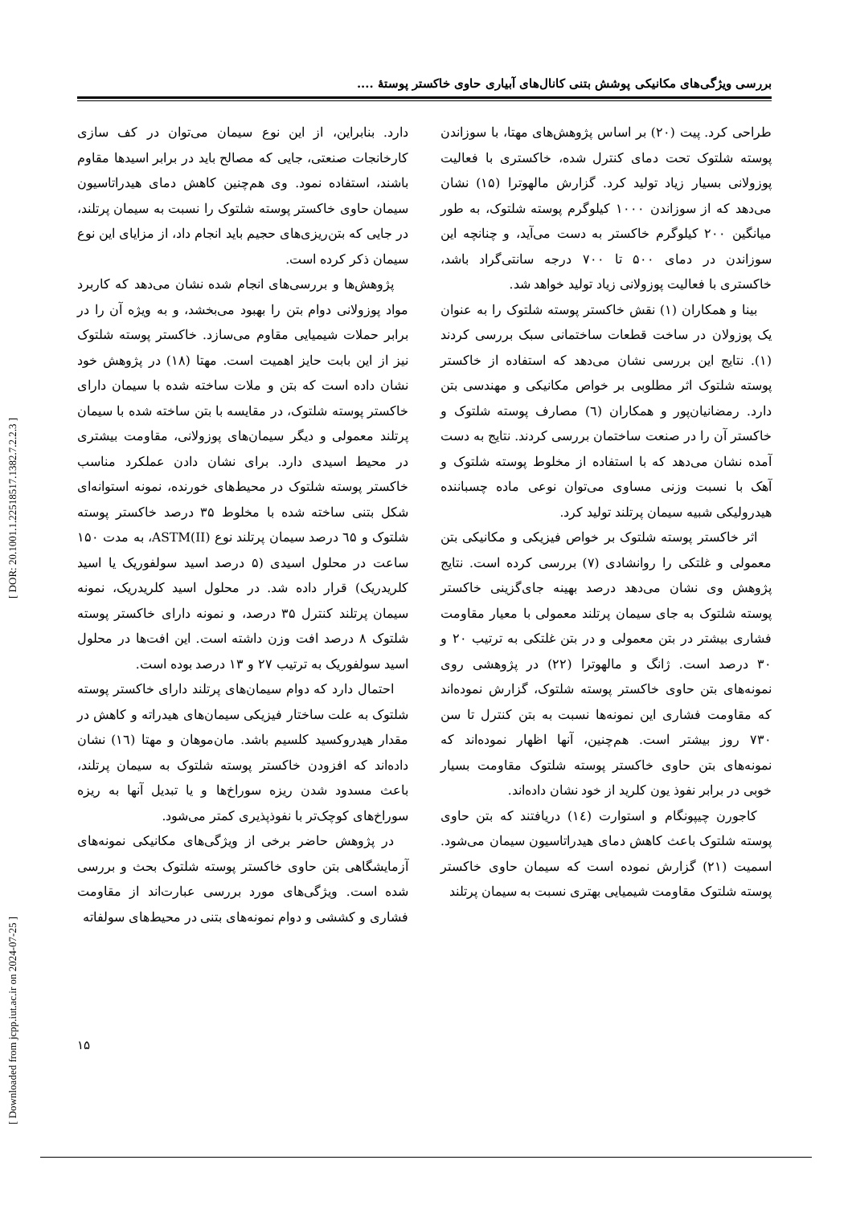بررسی ویژگی‌های مکانیکی پوشش بتنی کانال‌های آبیاری حاوی خاکستر پوستهٔ ....
[ DOR: 20.1001.1.22518517.1382.7.2.2.3 ]
[ Downloaded from jcpp.iut.ac.ir on 2024-07-25 ]
طراحی کرد. پیت (۲۰) بر اساس پژوهش‌های مهتا، با سوزاندن پوسته شلتوک تحت دمای کنترل شده، خاکستری با فعالیت پوزولانی بسیار زیاد تولید کرد. گزارش مالهوترا (۱۵) نشان می‌دهد که از سوزاندن ۱۰۰۰ کیلوگرم پوسته شلتوک، به طور میانگین ۲۰۰ کیلوگرم خاکستر به دست می‌آید، و چنانچه این سوزاندن در دمای ۵۰۰ تا ۷۰۰ درجه سانتی‌گراد باشد، خاکستری با فعالیت پوزولانی زیاد تولید خواهد شد.
بینا و همکاران (۱) نقش خاکستر پوسته شلتوک را به عنوان یک پوزولان در ساخت قطعات ساختمانی سبک بررسی کردند (۱). نتایج این بررسی نشان می‌دهد که استفاده از خاکستر پوسته شلتوک اثر مطلوبی بر خواص مکانیکی و مهندسی بتن دارد. رمضانیان‌پور و همکاران (٦) مصارف پوسته شلتوک و خاکستر آن را در صنعت ساختمان بررسی کردند. نتایج به دست آمده نشان می‌دهد که با استفاده از مخلوط پوسته شلتوک و آهک با نسبت وزنی مساوی می‌توان نوعی ماده چسباننده هیدرولیکی شبیه سیمان پرتلند تولید کرد.
اثر خاکستر پوسته شلتوک بر خواص فیزیکی و مکانیکی بتن معمولی و غلتکی را روانشادی (۷) بررسی کرده است. نتایج پژوهش وی نشان می‌دهد درصد بهینه جای‌گزینی خاکستر پوسته شلتوک به جای سیمان پرتلند معمولی با معیار مقاومت فشاری بیشتر در بتن معمولی و در بتن غلتکی به ترتیب ۲۰ و ۳۰ درصد است. ژانگ و مالهوترا (۲۲) در پژوهشی روی نمونه‌های بتن حاوی خاکستر پوسته شلتوک، گزارش نموده‌اند که مقاومت فشاری این نمونه‌ها نسبت به بتن کنترل تا سن ۷۳۰ روز بیشتر است. هم‌چنین، آنها اظهار نموده‌اند که نمونه‌های بتن حاوی خاکستر پوسته شلتوک مقاومت بسیار خوبی در برابر نفوذ یون کلرید از خود نشان داده‌اند.
کاجورن چیپونگام و استوارت (۱٤) دریافتند که بتن حاوی پوسته شلتوک باعث کاهش دمای هیدراتاسیون سیمان می‌شود. اسمیت (۲۱) گزارش نموده است که سیمان حاوی خاکستر پوسته شلتوک مقاومت شیمیایی بهتری نسبت به سیمان پرتلند
دارد. بنابراین، از این نوع سیمان می‌توان در کف سازی کارخانجات صنعتی، جایی که مصالح باید در برابر اسیدها مقاوم باشند، استفاده نمود. وی هم‌چنین کاهش دمای هیدراتاسیون سیمان حاوی خاکستر پوسته شلتوک را نسبت به سیمان پرتلند، در جایی که بتن‌ریزی‌های حجیم باید انجام داد، از مزایای این نوع سیمان ذکر کرده است.
پژوهش‌ها و بررسی‌های انجام شده نشان می‌دهد که کاربرد مواد پوزولانی دوام بتن را بهبود می‌بخشد، و به ویژه آن را در برابر حملات شیمیایی مقاوم می‌سازد. خاکستر پوسته شلتوک نیز از این بابت حایز اهمیت است. مهتا (۱۸) در پژوهش خود نشان داده است که بتن و ملات ساخته شده با سیمان دارای خاکستر پوسته شلتوک، در مقایسه با بتن ساخته شده با سیمان پرتلند معمولی و دیگر سیمان‌های پوزولانی، مقاومت بیشتری در محیط اسیدی دارد. برای نشان دادن عملکرد مناسب خاکستر پوسته شلتوک در محیط‌های خورنده، نمونه استوانه‌ای شکل بتنی ساخته شده با مخلوط ۳۵ درصد خاکستر پوسته شلتوک و ٦۵ درصد سیمان پرتلند نوع ASTM(II)، به مدت ۱۵۰ ساعت در محلول اسیدی (۵ درصد اسید سولفوریک یا اسید کلریدریک) قرار داده شد. در محلول اسید کلریدریک، نمونه سیمان پرتلند کنترل ۳۵ درصد، و نمونه دارای خاکستر پوسته شلتوک ۸ درصد افت وزن داشته است. این افت‌ها در محلول اسید سولفوریک به ترتیب ۲۷ و ۱۳ درصد بوده است.
احتمال دارد که دوام سیمان‌های پرتلند دارای خاکستر پوسته شلتوک به علت ساختار فیزیکی سیمان‌های هیدراته و کاهش در مقدار هیدروکسید کلسیم باشد. مان‌موهان و مهتا (۱٦) نشان داده‌اند که افزودن خاکستر پوسته شلتوک به سیمان پرتلند، باعث مسدود شدن ریزه سوراخ‌ها و یا تبدیل آنها به ریزه سوراخ‌های کوچک‌تر با نفوذپذیری کمتر می‌شود.
در پژوهش حاضر برخی از ویژگی‌های مکانیکی نمونه‌های آزمایشگاهی بتن حاوی خاکستر پوسته شلتوک بحث و بررسی شده است. ویژگی‌های مورد بررسی عبارت‌اند از مقاومت فشاری و کششی و دوام نمونه‌های بتنی در محیط‌های سولفاته
۱۵